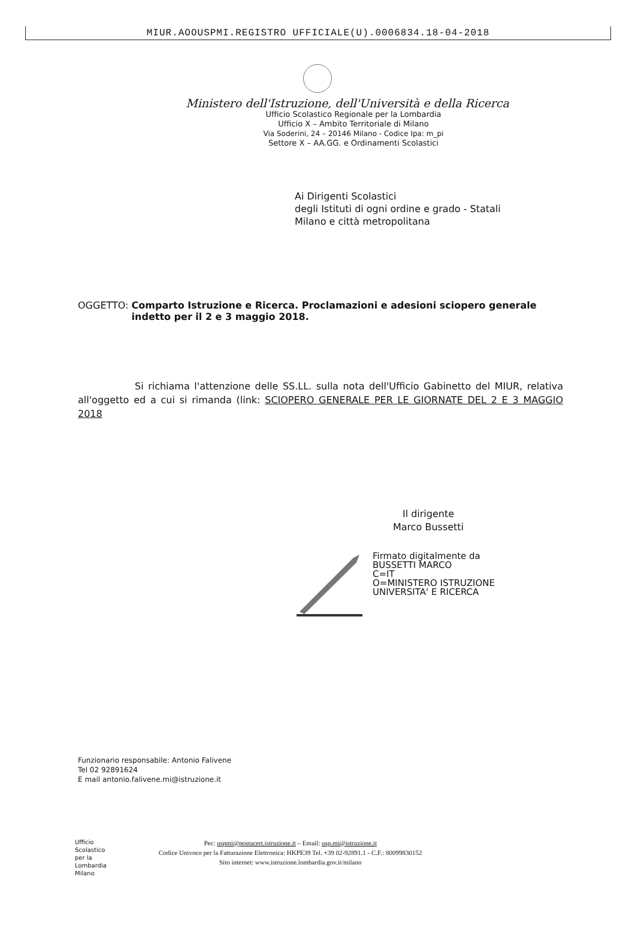MIUR.AOOUSPMI.REGISTRO UFFICIALE(U).0006834.18-04-2018
Ministero dell'Istruzione, dell'Università e della Ricerca
Ufficio Scolastico Regionale per la Lombardia
Ufficio X – Ambito Territoriale di Milano
Via Soderini, 24 – 20146 Milano - Codice Ipa: m_pi
Settore X – AA.GG. e Ordinamenti Scolastici
Ai Dirigenti Scolastici
degli Istituti di ogni ordine e grado - Statali
Milano e città metropolitana
OGGETTO: Comparto Istruzione e Ricerca. Proclamazioni e adesioni sciopero generale indetto per il 2 e 3 maggio 2018.
Si richiama l'attenzione delle SS.LL. sulla nota dell'Ufficio Gabinetto del MIUR, relativa all'oggetto ed a cui si rimanda (link: SCIOPERO GENERALE PER LE GIORNATE DEL 2 E 3 MAGGIO 2018
Il dirigente
Marco Bussetti
Firmato digitalmente da
BUSSETTI MARCO
C=IT
O=MINISTERO ISTRUZIONE
UNIVERSITA' E RICERCA
Funzionario responsabile: Antonio Falivene
Tel 02 92891624
E mail antonio.falivene.mi@istruzione.it
Ufficio
Scolastico
per la
Lombardia
Milano
Pec: uspmi@postacert.istruzione.it – Email: usp.mi@istruzione.it
Codice Univoco per la Fatturazione Elettronica: HKPE39 Tel. +39 02-92891.1 - C.F.: 80099830152
Sito internet: www.istruzione.lombardia.gov.it/milano